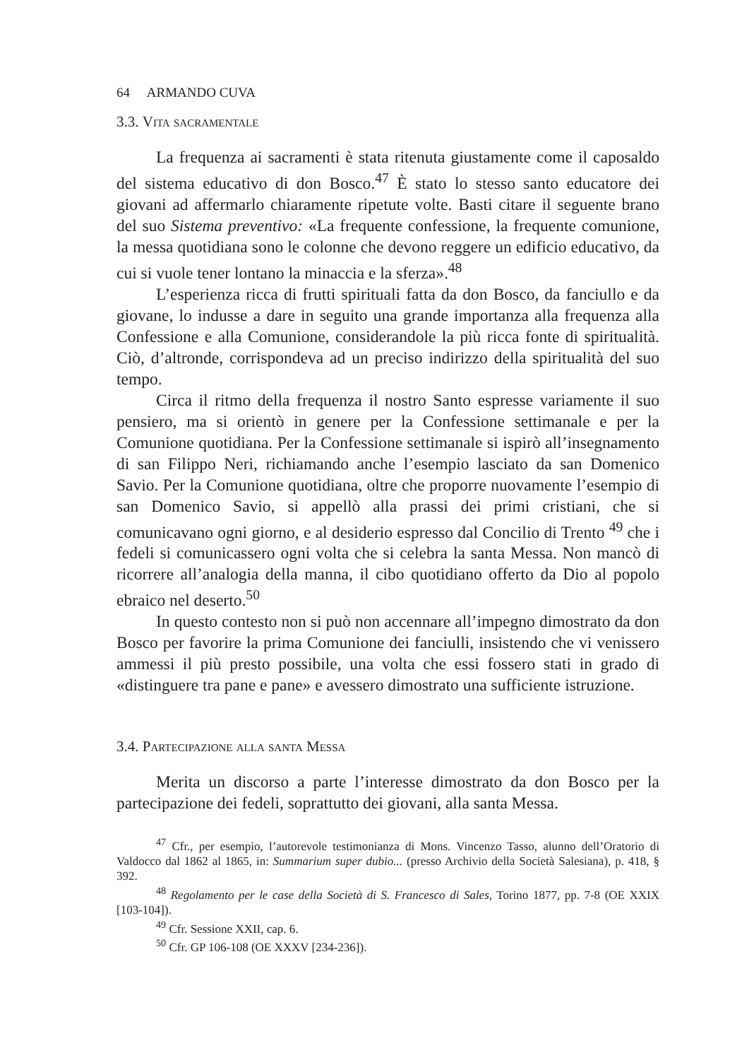64 ARMANDO CUVA
3.3. Vita sacramentale
La frequenza ai sacramenti è stata ritenuta giustamente come il caposaldo del sistema educativo di don Bosco.<sup>47</sup> È stato lo stesso santo educatore dei giovani ad affermarlo chiaramente ripetute volte. Basti citare il seguente brano del suo Sistema preventivo: «La frequente confessione, la frequente comunione, la messa quotidiana sono le colonne che devono reggere un edificio educativo, da cui si vuole tener lontano la minaccia e la sferza».<sup>48</sup>
L’esperienza ricca di frutti spirituali fatta da don Bosco, da fanciullo e da giovane, lo indusse a dare in seguito una grande importanza alla frequenza alla Confessione e alla Comunione, considerandole la più ricca fonte di spiritualità. Ciò, d’altronde, corrispondeva ad un preciso indirizzo della spiritualità del suo tempo.
Circa il ritmo della frequenza il nostro Santo espresse variamente il suo pensiero, ma si orientò in genere per la Confessione settimanale e per la Comunione quotidiana. Per la Confessione settimanale si ispirò all’insegnamento di san Filippo Neri, richiamando anche l’esempio lasciato da san Domenico Savio. Per la Comunione quotidiana, oltre che proporre nuovamente l’esempio di san Domenico Savio, si appellò alla prassi dei primi cristiani, che si comunicavano ogni giorno, e al desiderio espresso dal Concilio di Trento <sup>49</sup> che i fedeli si comunicassero ogni volta che si celebra la santa Messa. Non mancò di ricorrere all’analogia della manna, il cibo quotidiano offerto da Dio al popolo ebraico nel deserto.<sup>50</sup>
In questo contesto non si può non accennare all’impegno dimostrato da don Bosco per favorire la prima Comunione dei fanciulli, insistendo che vi venissero ammessi il più presto possibile, una volta che essi fossero stati in grado di «distinguere tra pane e pane» e avessero dimostrato una sufficiente istruzione.
3.4. Partecipazione alla santa Messa
Merita un discorso a parte l’interesse dimostrato da don Bosco per la partecipazione dei fedeli, soprattutto dei giovani, alla santa Messa.
<sup>47</sup> Cfr., per esempio, l’autorevole testimonianza di Mons. Vincenzo Tasso, alunno dell’Oratorio di Valdocco dal 1862 al 1865, in: Summarium super dubio... (presso Archivio della Società Salesiana), p. 418, § 392.
<sup>48</sup> Regolamento per le case della Società di S. Francesco di Sales, Torino 1877, pp. 7-8 (OE XXIX [103-104]).
<sup>49</sup> Cfr. Sessione XXII, cap. 6.
<sup>50</sup> Cfr. GP 106-108 (OE XXXV [234-236]).